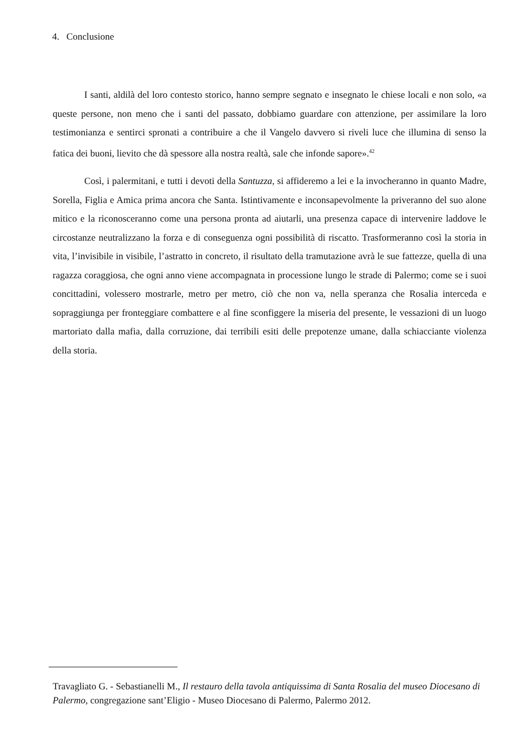4. Conclusione
I santi, aldilà del loro contesto storico, hanno sempre segnato e insegnato le chiese locali e non solo, «a queste persone, non meno che i santi del passato, dobbiamo guardare con attenzione, per assimilare la loro testimonianza e sentirci spronati a contribuire a che il Vangelo davvero si riveli luce che illumina di senso la fatica dei buoni, lievito che dà spessore alla nostra realtà, sale che infonde sapore».<sup>42</sup>
Così, i palermitani, e tutti i devoti della Santuzza, si affideremo a lei e la invocheranno in quanto Madre, Sorella, Figlia e Amica prima ancora che Santa. Istintivamente e inconsapevolmente la priveranno del suo alone mitico e la riconosceranno come una persona pronta ad aiutarli, una presenza capace di intervenire laddove le circostanze neutralizzano la forza e di conseguenza ogni possibilità di riscatto. Trasformeranno così la storia in vita, l’invisibile in visibile, l’astratto in concreto, il risultato della tramutazione avrà le sue fattezze, quella di una ragazza coraggiosa, che ogni anno viene accompagnata in processione lungo le strade di Palermo; come se i suoi concittadini, volessero mostrarle, metro per metro, ciò che non va, nella speranza che Rosalia interceda e sopraggiunga per fronteggiare combattere e al fine sconfiggere la miseria del presente, le vessazioni di un luogo martoriato dalla mafia, dalla corruzione, dai terribili esiti delle prepotenze umane, dalla schiacciante violenza della storia.
Travagliato G. - Sebastianelli M., Il restauro della tavola antiquissima di Santa Rosalia del museo Diocesano di Palermo, congregazione sant’Eligio - Museo Diocesano di Palermo, Palermo 2012.